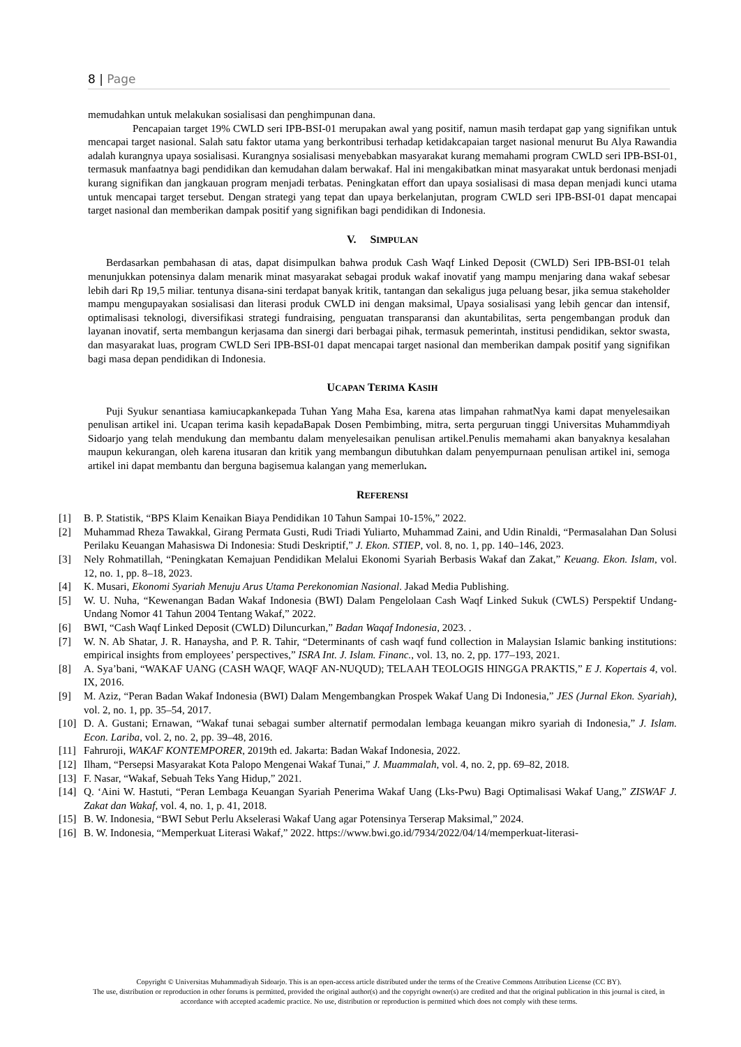8 | Page
memudahkan untuk melakukan sosialisasi dan penghimpunan dana.
Pencapaian target 19% CWLD seri IPB-BSI-01 merupakan awal yang positif, namun masih terdapat gap yang signifikan untuk mencapai target nasional. Salah satu faktor utama yang berkontribusi terhadap ketidakcapaian target nasional menurut Bu Alya Rawandia adalah kurangnya upaya sosialisasi. Kurangnya sosialisasi menyebabkan masyarakat kurang memahami program CWLD seri IPB-BSI-01, termasuk manfaatnya bagi pendidikan dan kemudahan dalam berwakaf. Hal ini mengakibatkan minat masyarakat untuk berdonasi menjadi kurang signifikan dan jangkauan program menjadi terbatas. Peningkatan effort dan upaya sosialisasi di masa depan menjadi kunci utama untuk mencapai target tersebut. Dengan strategi yang tepat dan upaya berkelanjutan, program CWLD seri IPB-BSI-01 dapat mencapai target nasional dan memberikan dampak positif yang signifikan bagi pendidikan di Indonesia.
V. SIMPULAN
Berdasarkan pembahasan di atas, dapat disimpulkan bahwa produk Cash Waqf Linked Deposit (CWLD) Seri IPB-BSI-01 telah menunjukkan potensinya dalam menarik minat masyarakat sebagai produk wakaf inovatif yang mampu menjaring dana wakaf sebesar lebih dari Rp 19,5 miliar. tentunya disana-sini terdapat banyak kritik, tantangan dan sekaligus juga peluang besar, jika semua stakeholder mampu mengupayakan sosialisasi dan literasi produk CWLD ini dengan maksimal, Upaya sosialisasi yang lebih gencar dan intensif, optimalisasi teknologi, diversifikasi strategi fundraising, penguatan transparansi dan akuntabilitas, serta pengembangan produk dan layanan inovatif, serta membangun kerjasama dan sinergi dari berbagai pihak, termasuk pemerintah, institusi pendidikan, sektor swasta, dan masyarakat luas, program CWLD Seri IPB-BSI-01 dapat mencapai target nasional dan memberikan dampak positif yang signifikan bagi masa depan pendidikan di Indonesia.
UCAPAN TERIMA KASIH
Puji Syukur senantiasa kamiucapkankepada Tuhan Yang Maha Esa, karena atas limpahan rahmatNya kami dapat menyelesaikan penulisan artikel ini. Ucapan terima kasih kepadaBapak Dosen Pembimbing, mitra, serta perguruan tinggi Universitas Muhammdiyah Sidoarjo yang telah mendukung dan membantu dalam menyelesaikan penulisan artikel.Penulis memahami akan banyaknya kesalahan maupun kekurangan, oleh karena itusaran dan kritik yang membangun dibutuhkan dalam penyempurnaan penulisan artikel ini, semoga artikel ini dapat membantu dan berguna bagisemua kalangan yang memerlukan.
REFERENSI
[1] B. P. Statistik, “BPS Klaim Kenaikan Biaya Pendidikan 10 Tahun Sampai 10-15%,” 2022.
[2] Muhammad Rheza Tawakkal, Girang Permata Gusti, Rudi Triadi Yuliarto, Muhammad Zaini, and Udin Rinaldi, “Permasalahan Dan Solusi Perilaku Keuangan Mahasiswa Di Indonesia: Studi Deskriptif,” J. Ekon. STIEP, vol. 8, no. 1, pp. 140–146, 2023.
[3] Nely Rohmatillah, “Peningkatan Kemajuan Pendidikan Melalui Ekonomi Syariah Berbasis Wakaf dan Zakat,” Keuang. Ekon. Islam, vol. 12, no. 1, pp. 8–18, 2023.
[4] K. Musari, Ekonomi Syariah Menuju Arus Utama Perekonomian Nasional. Jakad Media Publishing.
[5] W. U. Nuha, “Kewenangan Badan Wakaf Indonesia (BWI) Dalam Pengelolaan Cash Waqf Linked Sukuk (CWLS) Perspektif Undang-Undang Nomor 41 Tahun 2004 Tentang Wakaf,” 2022.
[6] BWI, “Cash Waqf Linked Deposit (CWLD) Diluncurkan,” Badan Waqaf Indonesia, 2023. .
[7] W. N. Ab Shatar, J. R. Hanaysha, and P. R. Tahir, “Determinants of cash waqf fund collection in Malaysian Islamic banking institutions: empirical insights from employees’ perspectives,” ISRA Int. J. Islam. Financ., vol. 13, no. 2, pp. 177–193, 2021.
[8] A. Sya’bani, “WAKAF UANG (CASH WAQF, WAQF AN-NUQUD); TELAAH TEOLOGIS HINGGA PRAKTIS,” E J. Kopertais 4, vol. IX, 2016.
[9] M. Aziz, “Peran Badan Wakaf Indonesia (BWI) Dalam Mengembangkan Prospek Wakaf Uang Di Indonesia,” JES (Jurnal Ekon. Syariah), vol. 2, no. 1, pp. 35–54, 2017.
[10] D. A. Gustani; Ernawan, “Wakaf tunai sebagai sumber alternatif permodalan lembaga keuangan mikro syariah di Indonesia,” J. Islam. Econ. Lariba, vol. 2, no. 2, pp. 39–48, 2016.
[11] Fahruroji, WAKAF KONTEMPORER, 2019th ed. Jakarta: Badan Wakaf Indonesia, 2022.
[12] Ilham, “Persepsi Masyarakat Kota Palopo Mengenai Wakaf Tunai,” J. Muammalah, vol. 4, no. 2, pp. 69–82, 2018.
[13] F. Nasar, “Wakaf, Sebuah Teks Yang Hidup,” 2021.
[14] Q. ‘Aini W. Hastuti, “Peran Lembaga Keuangan Syariah Penerima Wakaf Uang (Lks-Pwu) Bagi Optimalisasi Wakaf Uang,” ZISWAF J. Zakat dan Wakaf, vol. 4, no. 1, p. 41, 2018.
[15] B. W. Indonesia, “BWI Sebut Perlu Akselerasi Wakaf Uang agar Potensinya Terserap Maksimal,” 2024.
[16] B. W. Indonesia, “Memperkuat Literasi Wakaf,” 2022. https://www.bwi.go.id/7934/2022/04/14/memperkuat-literasi-
Copyright © Universitas Muhammadiyah Sidoarjo. This is an open-access article distributed under the terms of the Creative Commons Attribution License (CC BY).
The use, distribution or reproduction in other forums is permitted, provided the original author(s) and the copyright owner(s) are credited and that the original publication in this journal is cited, in accordance with accepted academic practice. No use, distribution or reproduction is permitted which does not comply with these terms.